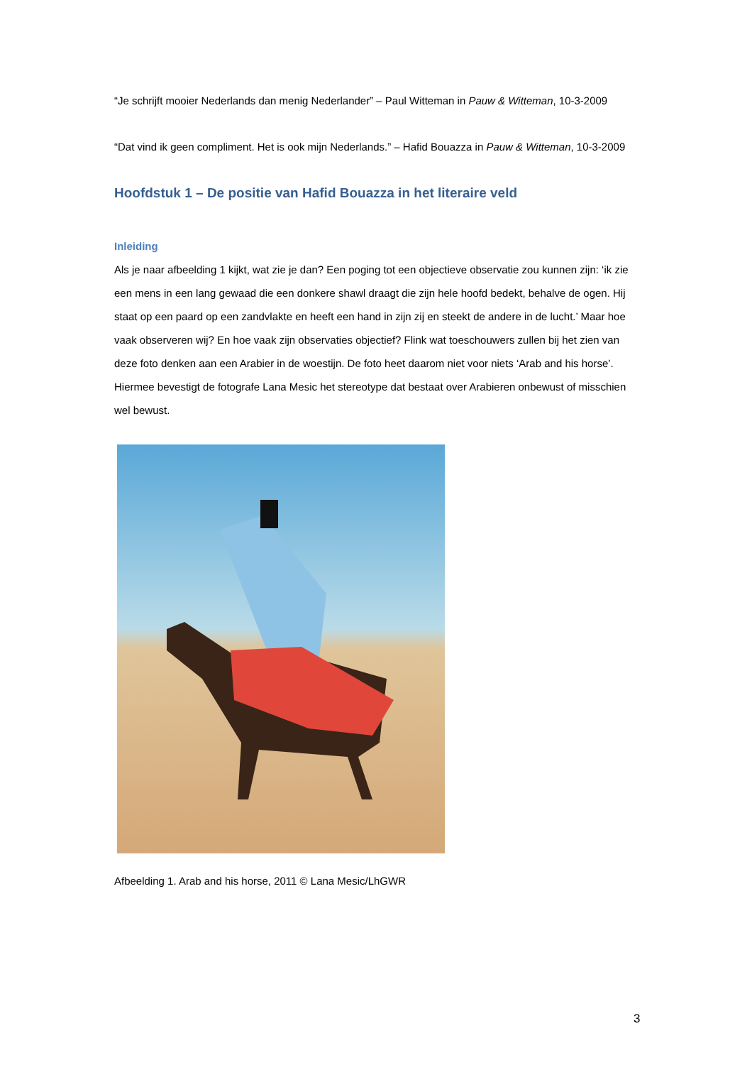“Je schrijft mooier Nederlands dan menig Nederlander” – Paul Witteman in Pauw & Witteman, 10-3-2009
“Dat vind ik geen compliment. Het is ook mijn Nederlands.” – Hafid Bouazza in Pauw & Witteman, 10-3-2009
Hoofdstuk 1 – De positie van Hafid Bouazza in het literaire veld
Inleiding
Als je naar afbeelding 1 kijkt, wat zie je dan? Een poging tot een objectieve observatie zou kunnen zijn: ‘ik zie een mens in een lang gewaad die een donkere shawl draagt die zijn hele hoofd bedekt, behalve de ogen. Hij staat op een paard op een zandvlakte en heeft een hand in zijn zij en steekt de andere in de lucht.’ Maar hoe vaak observeren wij? En hoe vaak zijn observaties objectief? Flink wat toeschouwers zullen bij het zien van deze foto denken aan een Arabier in de woestijn. De foto heet daarom niet voor niets ‘Arab and his horse’. Hiermee bevestigt de fotografe Lana Mesic het stereotype dat bestaat over Arabieren onbewust of misschien wel bewust.
Afbeelding 1. Arab and his horse, 2011 © Lana Mesic/LhGWR
3